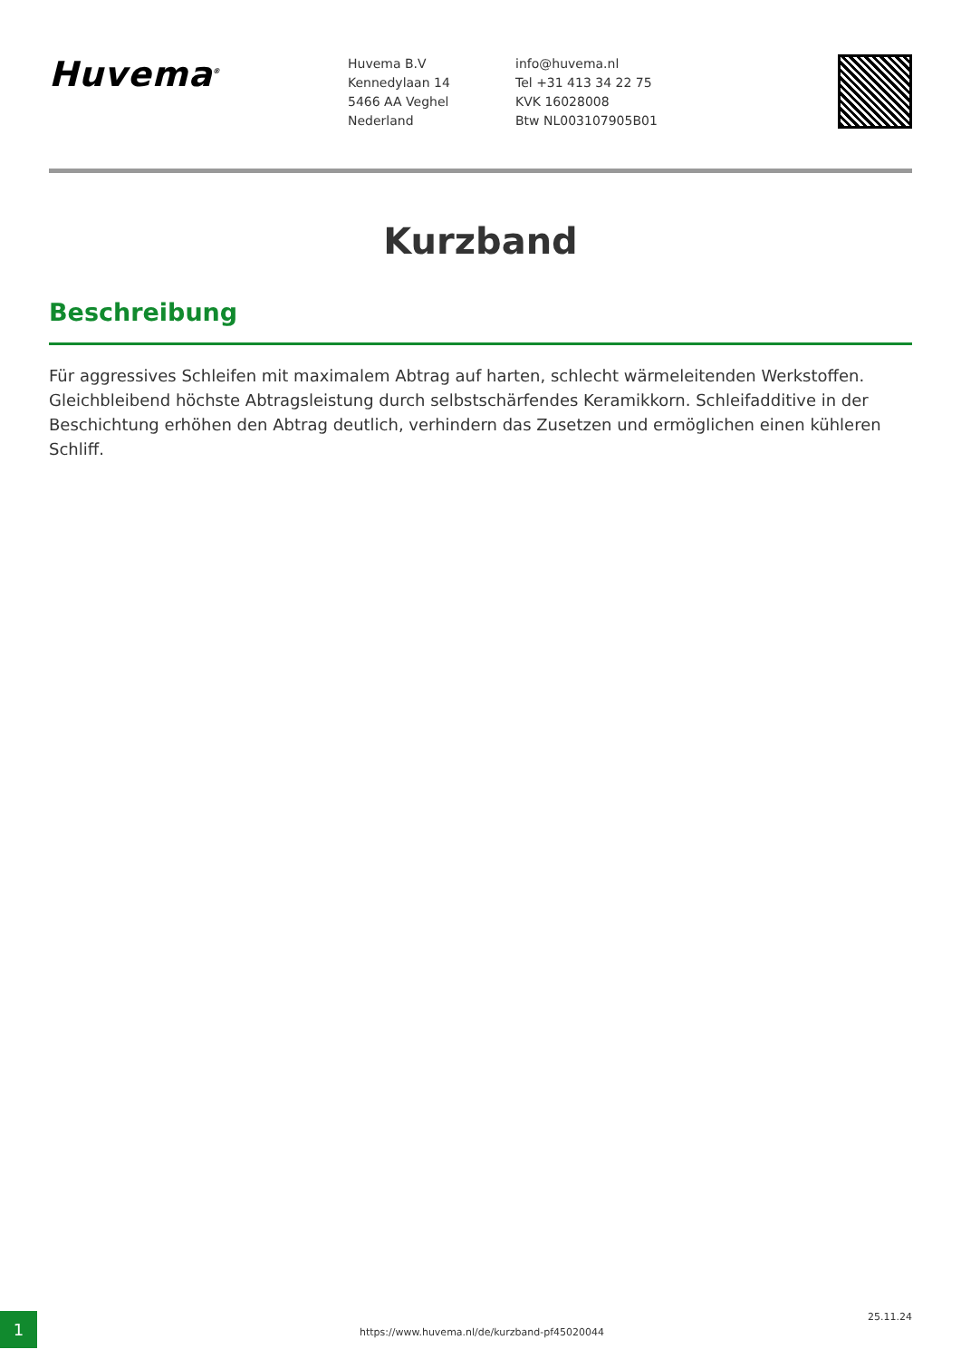Huvema<sup>®</sup>
Huvema B.V
Kennedylaan 14
5466 AA Veghel
Nederland
info@huvema.nl
Tel +31 413 34 22 75
KVK 16028008
Btw NL003107905B01
Kurzband
Beschreibung
Für aggressives Schleifen mit maximalem Abtrag auf harten, schlecht wärmeleitenden Werkstoffen. Gleichbleibend höchste Abtragsleistung durch selbstschärfendes Keramikkorn. Schleifadditive in der Beschichtung erhöhen den Abtrag deutlich, verhindern das Zusetzen und ermöglichen einen kühleren Schliff.
1
https://www.huvema.nl/de/kurzband-pf45020044
25.11.24